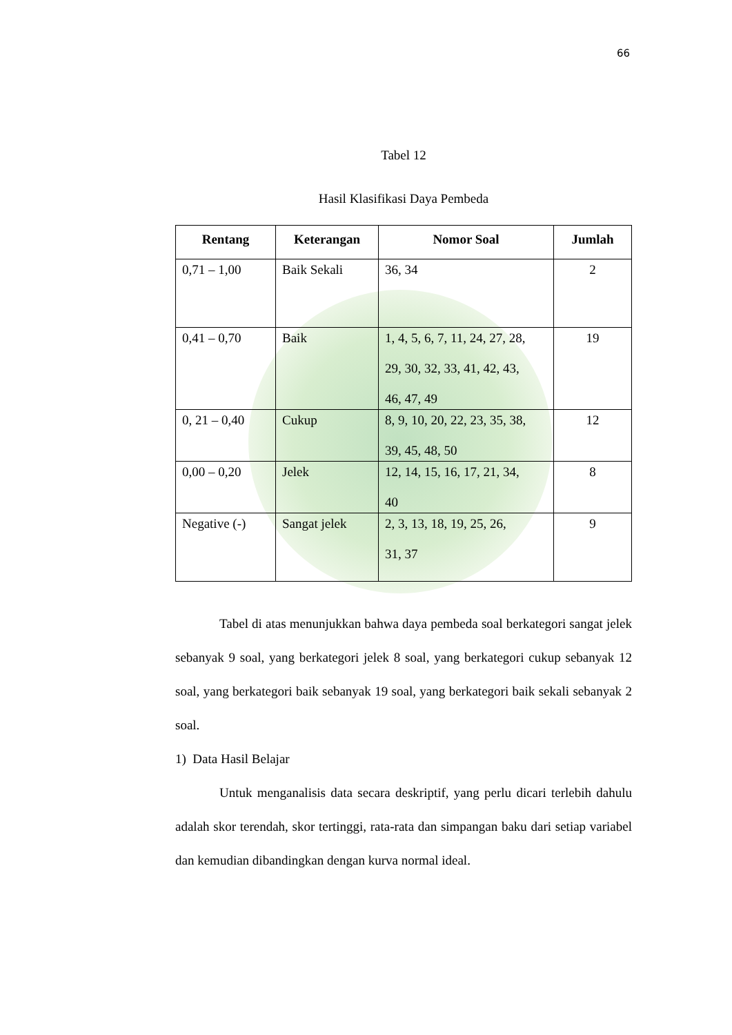66
Tabel 12
Hasil Klasifikasi Daya Pembeda
| Rentang | Keterangan | Nomor Soal | Jumlah |
| --- | --- | --- | --- |
| 0,71 – 1,00 | Baik Sekali | 36, 34 | 2 |
| 0,41 – 0,70 | Baik | 1, 4, 5, 6, 7, 11, 24, 27, 28, 29, 30, 32, 33, 41, 42, 43, 46, 47, 49 | 19 |
| 0, 21 – 0,40 | Cukup | 8, 9, 10, 20, 22, 23, 35, 38, 39, 45, 48, 50 | 12 |
| 0,00 – 0,20 | Jelek | 12, 14, 15, 16, 17, 21, 34, 40 | 8 |
| Negative (-) | Sangat jelek | 2, 3, 13, 18, 19, 25, 26, 31, 37 | 9 |
Tabel di atas menunjukkan bahwa daya pembeda soal berkategori sangat jelek sebanyak 9 soal, yang berkategori jelek 8 soal, yang berkategori cukup sebanyak 12 soal, yang berkategori baik sebanyak 19 soal, yang berkategori baik sekali sebanyak 2 soal.
1) Data Hasil Belajar
Untuk menganalisis data secara deskriptif, yang perlu dicari terlebih dahulu adalah skor terendah, skor tertinggi, rata-rata dan simpangan baku dari setiap variabel dan kemudian dibandingkan dengan kurva normal ideal.